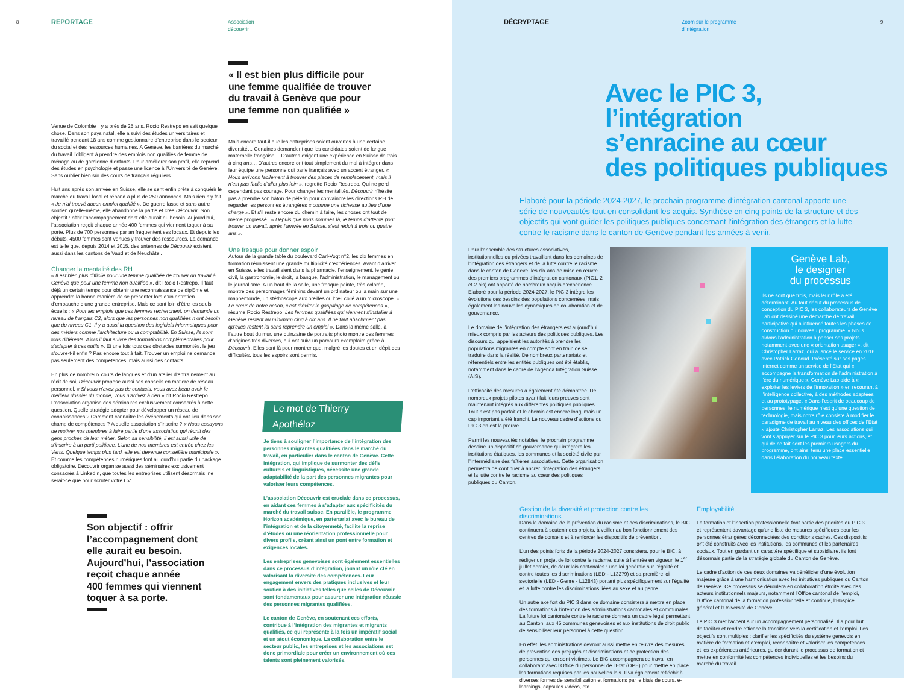8
REPORTAGE
Association
découvrir
Venue de Colombie il y a près de 25 ans, Rocio Restrepo en sait quelque chose. Dans son pays natal, elle a suivi des études universitaires et travaillé pendant 18 ans comme gestionnaire d’entreprise dans le secteur du social et des ressources humaines. A Genève, les barrières du marché du travail l’obligent à prendre des emplois non qualifiés de femme de ménage ou de gardienne d’enfants. Pour améliorer son profil, elle reprend des études en psychologie et passe une licence à l’Université de Genève. Sans oublier bien sûr des cours de français réguliers.
Huit ans après son arrivée en Suisse, elle se sent enfin prête à conquérir le marché du travail local et répond à plus de 250 annonces. Mais rien n’y fait. « Je n’ai trouvé aucun emploi qualifié ». De guerre lasse et sans autre soutien qu’elle-même, elle abandonne la partie et crée Découvrir. Son objectif : offrir l’accompagnement dont elle aurait eu besoin. Aujourd’hui, l’association reçoit chaque année 400 femmes qui viennent toquer à sa porte. Plus de 700 personnes par an fréquentent ses locaux. Et depuis les débuts, 4500 femmes sont venues y trouver des ressources. La demande est telle que, depuis 2014 et 2015, des antennes de Découvrir existent aussi dans les cantons de Vaud et de Neuchâtel.
Changer la mentalité des RH
« Il est bien plus difficile pour une femme qualifiée de trouver du travail à Genève que pour une femme non qualifiée », dit Rocio Restrepo. Il faut déjà un certain temps pour obtenir une reconnaissance de diplôme et apprendre la bonne manière de se présenter lors d’un entretien d’embauche d’une grande entreprise. Mais ce sont loin d’être les seuls écueils : « Pour les emplois que ces femmes recherchent, on demande un niveau de français C2, alors que les personnes non qualifiées n’ont besoin que du niveau C1. Il y a aussi la question des logiciels informatiques pour des métiers comme l’architecture ou la comptabilité. En Suisse, ils sont tous différents. Alors il faut suivre des formations complémentaires pour s’adapter à ces outils ». Et une fois tous ces obstacles surmontés, le jeu s’ouvre-t-il enfin ? Pas encore tout à fait. Trouver un emploi ne demande pas seulement des compétences, mais aussi des contacts.
En plus de nombreux cours de langues et d’un atelier d’entraînement au récit de soi, Découvrir propose aussi ses conseils en matière de réseau personnel. « Si vous n’avez pas de contacts, vous avez beau avoir le meilleur dossier du monde, vous n’arrivez à rien » dit Rocio Restrepo. L’association organise des séminaires exclusivement consacrés à cette question. Quelle stratégie adopter pour développer un réseau de connaissances ? Comment connaître les événements qui ont lieu dans son champ de compétences ? A quelle association s’inscrire ? « Nous essayons de motiver nos membres à faire partie d’une association qui réunit des gens proches de leur métier. Selon sa sensibilité, il est aussi utile de s’inscrire à un parti politique. L’une de nos membres est entrée chez les Verts. Quelque temps plus tard, elle est devenue conseillère municipale ». Et comme les compétences numériques font aujourd’hui partie du package obligatoire, Découvrir organise aussi des séminaires exclusivement consacrés à LinkedIn, que toutes les entreprises utilisent désormais, ne serait-ce que pour scruter votre CV.
Son objectif : offrir
l’accompagnement dont
elle aurait eu besoin.
Aujourd’hui, l’association
reçoit chaque année
400 femmes qui viennent
toquer à sa porte.
« Il est bien plus difficile pour
une femme qualifiée de trouver
du travail à Genève que pour
une femme non qualifiée »
Mais encore faut-il que les entreprises soient ouvertes à une certaine diversité… Certaines demandent que les candidates soient de langue maternelle française… D’autres exigent une expérience en Suisse de trois à cinq ans… D’autres encore ont tout simplement du mal à intégrer dans leur équipe une personne qui parle français avec un accent étranger. « Nous arrivons facilement à trouver des places de remplacement, mais il n’est pas facile d’aller plus loin », regrette Rocio Restrepo. Qui ne perd cependant pas courage. Pour changer les mentalités, Découvrir n’hésite pas à prendre son bâton de pèlerin pour convaincre les directions RH de regarder les personnes étrangères « comme une richesse au lieu d’une charge ». Et s’il reste encore du chemin à faire, les choses ont tout de même progressé : « Depuis que nous sommes là, le temps d’attente pour trouver un travail, après l’arrivée en Suisse, s’est réduit à trois ou quatre ans ».
Une fresque pour donner espoir
Autour de la grande table du boulevard Carl-Vogt n°2, les dix femmes en formation réunissent une grande multiplicité d’expériences. Avant d’arriver en Suisse, elles travaillaient dans la pharmacie, l’enseignement, le génie civil, la gastronomie, le droit, la banque, l’administration, le management ou le journalisme. A un bout de la salle, une fresque peinte, très colorée, montre des personnages féminins devant un ordinateur ou la main sur une mappemonde, un stéthoscope aux oreilles ou l’œil collé à un microscope. « Le cœur de notre action, c’est d’éviter le gaspillage de compétences », résume Rocio Restrepo. Les femmes qualifiées qui viennent s’installer à Genève restent au minimum cinq à dix ans. Il ne faut absolument pas qu’elles restent ici sans reprendre un emploi ». Dans la même salle, à l’autre bout du mur, une quinzaine de portraits photo montre des femmes d’origines très diverses, qui ont suivi un parcours exemplaire grâce à Découvrir. Elles sont là pour montrer que, malgré les doutes et en dépit des difficultés, tous les espoirs sont permis.
Le mot de Thierry Apothéloz
Je tiens à souligner l’importance de l’intégration des personnes migrantes qualifiées dans le marché du travail, en particulier dans le canton de Genève. Cette intégration, qui implique de surmonter des défis culturels et linguistiques, nécessite une grande adaptabilité de la part des personnes migrantes pour valoriser leurs compétences.
L’association Découvrir est cruciale dans ce processus, en aidant ces femmes à s’adapter aux spécificités du marché du travail suisse. En parallèle, le programme Horizon académique, en partenariat avec le bureau de l’intégration et de la citoyenneté, facilite la reprise d’études ou une réorientation professionnelle pour divers profils, créant ainsi un pont entre formation et exigences locales.
Les entreprises genevoises sont également essentielles dans ce processus d’intégration, jouant un rôle clé en valorisant la diversité des compétences. Leur engagement envers des pratiques inclusives et leur soutien à des initiatives telles que celles de Découvrir sont fondamentaux pour assurer une intégration réussie des personnes migrantes qualifiées.
Le canton de Genève, en soutenant ces efforts, contribue à l’intégration des migrantes et migrants qualifiés, ce qui représente à la fois un impératif social et un atout économique. La collaboration entre le secteur public, les entreprises et les associations est donc primordiale pour créer un environnement où ces talents sont pleinement valorisés.
DÉCRYPTAGE
Zoom sur le programme
d’intégration
9
Avec le PIC 3, l’intégration
s’enracine au cœur
des politiques publiques
Elaboré pour la période 2024-2027, le prochain programme d’intégration cantonal apporte une série de nouveautés tout en consolidant les acquis. Synthèse en cinq points de la structure et des objectifs qui vont guider les politiques publiques concernant l’intégration des étrangers et la lutte contre le racisme dans le canton de Genève pendant les années à venir.
Pour l’ensemble des structures associatives, institutionnelles ou privées travaillant dans les domaines de l’intégration des étrangers et de la lutte contre le racisme dans le canton de Genève, les dix ans de mise en œuvre des premiers programmes d’intégration cantonaux (PIC1, 2 et 2 bis) ont apporté de nombreux acquis d’expérience. Elaboré pour la période 2024-2027, le PIC 3 intègre les évolutions des besoins des populations concernées, mais également les nouvelles dynamiques de collaboration et de gouvernance.
Le domaine de l’intégration des étrangers est aujourd’hui mieux compris par les acteurs des politiques publiques. Les discours qui appelaient les autorités à prendre les populations migrantes en compte sont en train de se traduire dans la réalité. De nombreux partenariats et référentiels entre les entités publiques ont été établis, notamment dans le cadre de l’Agenda Intégration Suisse (AIS).
L’efficacité des mesures a également été démontrée. De nombreux projets pilotes ayant fait leurs preuves sont maintenant intégrés aux différentes politiques publiques. Tout n’est pas parfait et le chemin est encore long, mais un cap important a été franchi. Le nouveau cadre d’actions du PIC 3 en est la preuve.
Parmi les nouveautés notables, le prochain programme dessine un dispositif de gouvernance qui intégrera les institutions étatiques, les communes et la société civile par l’intermédiaire des faîtières associatives. Cette organisation permettra de continuer à ancrer l’intégration des étrangers et la lutte contre le racisme au cœur des politiques publiques du Canton.
Genève Lab,
le designer
du processus
Ils ne sont que trois, mais leur rôle a été déterminant. Au tout début du processus de conception du PIC 3, les collaborateurs de Genève Lab ont dessiné une démarche de travail participative qui a influencé toutes les phases de construction du nouveau programme. « Nous aidons l’administration à penser ses projets notamment avec une « orientation usager », dit Christopher Larraz, qui a lancé le service en 2016 avec Patrick Genoud. Présenté sur ses pages internet comme un service de l’Etat qui « accompagne la transformation de l’administration à l’ère du numérique », Genève Lab aide à « exploiter les leviers de l’innovation » en recourant à l’intelligence collective, à des méthodes adaptées et au prototypage. « Dans l’esprit de beaucoup de personnes, le numérique n’est qu’une question de technologie, mais notre rôle consiste à modifier le paradigme de travail au niveau des offices de l’Etat » ajoute Christopher Larraz. Les associations qui vont s’appuyer sur le PIC 3 pour leurs actions, et qui de ce fait sont les premiers usagers du programme, ont ainsi tenu une place essentielle dans l’élaboration du nouveau texte.
Gestion de la diversité et protection contre les discriminations
Dans le domaine de la prévention du racisme et des discriminations, le BIC continuera à soutenir des projets, à veiller au bon fonctionnement des centres de conseils et à renforcer les dispositifs de prévention.
L’un des points forts de la période 2024-2027 consistera, pour le BIC, à rédiger un projet de loi contre le racisme, suite à l’entrée en vigueur, le 1<sup>er</sup> juillet dernier, de deux lois cantonales : une loi générale sur l’égalité et contre toutes les discriminations (LED - L13279) et sa première loi sectorielle (LED - Genre - L12843) portant plus spécifiquement sur l’égalité et la lutte contre les discriminations liées au sexe et au genre.
Un autre axe fort du PIC 3 dans ce domaine consistera à mettre en place des formations à l’intention des administrations cantonales et communales. La future loi cantonale contre le racisme donnera un cadre légal permettant au Canton, aux 45 communes genevoises et aux institutions de droit public de sensibiliser leur personnel à cette question.
En effet, les administrations devront aussi mettre en œuvre des mesures de prévention des préjugés et discriminations et de protection des personnes qui en sont victimes. Le BIC accompagnera ce travail en collaborant avec l’Office du personnel de l’Etat (OPE) pour mettre en place les formations requises par les nouvelles lois. Il va également réfléchir à diverses formes de sensibilisation et formations par le biais de cours, e-learnings, capsules vidéos, etc.
Employabilité
La formation et l’insertion professionnelle font partie des priorités du PIC 3 et représentent davantage qu’une liste de mesures spécifiques pour les personnes étrangères déconnectées des conditions cadres. Ces dispositifs ont été construits avec les institutions, les communes et les partenaires sociaux. Tout en gardant un caractère spécifique et subsidiaire, ils font désormais partie de la stratégie globale du Canton de Genève.
Le cadre d’action de ces deux domaines va bénéficier d’une évolution majeure grâce à une harmonisation avec les initiatives publiques du Canton de Genève. Ce processus se déroulera en collaboration étroite avec des acteurs institutionnels majeurs, notamment l’Office cantonal de l’emploi, l’Office cantonal de la formation professionnelle et continue, l’Hospice général et l’Université de Genève.
Le PIC 3 met l’accent sur un accompagnement personnalisé. Il a pour but de faciliter et rendre efficace la transition vers la certification et l’emploi. Les objectifs sont multiples : clarifier les spécificités du système genevois en matière de formation et d’emploi, reconnaître et valoriser les compétences et les expériences antérieures, guider durant le processus de formation et mettre en conformité les compétences individuelles et les besoins du marché du travail.